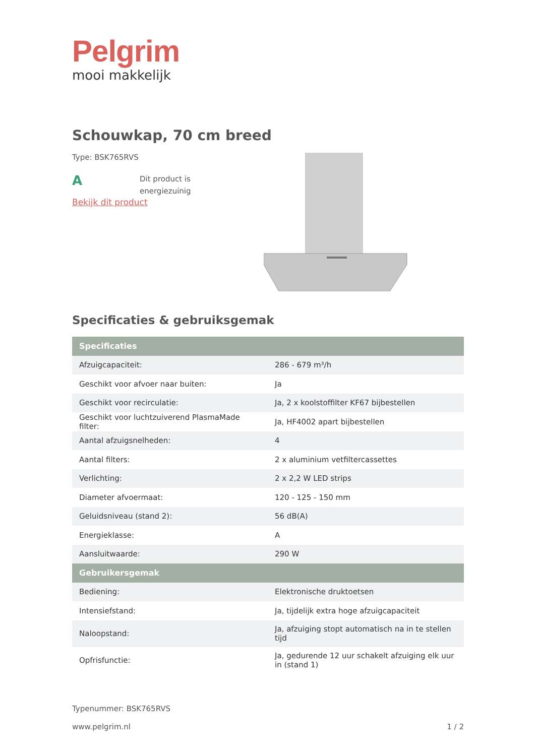Pelgrim
mooi makkelijk
Schouwkap, 70 cm breed
Type: BSK765RVS
A
Dit product is
energiezuinig
Bekijk dit product
Specificaties & gebruiksgemak
| Specificaties | |
| --- | --- |
| Afzuigcapaciteit: | 286 - 679 m³/h |
| Geschikt voor afvoer naar buiten: | Ja |
| Geschikt voor recirculatie: | Ja, 2 x koolstoffilter KF67 bijbestellen |
| Geschikt voor luchtzuiverend PlasmaMade filter: | Ja, HF4002 apart bijbestellen |
| Aantal afzuigsnelheden: | 4 |
| Aantal filters: | 2 x aluminium vetfiltercassettes |
| Verlichting: | 2 x 2,2 W LED strips |
| Diameter afvoermaat: | 120 - 125 - 150 mm |
| Geluidsniveau (stand 2): | 56 dB(A) |
| Energieklasse: | A |
| Aansluitwaarde: | 290 W |
| Gebruikersgemak | |
| Bediening: | Elektronische druktoetsen |
| Intensiefstand: | Ja, tijdelijk extra hoge afzuigcapaciteit |
| Naloopstand: | Ja, afzuiging stopt automatisch na in te stellen tijd |
| Opfrisfunctie: | Ja, gedurende 12 uur schakelt afzuiging elk uur in (stand 1) |
Typenummer: BSK765RVS
www.pelgrim.nl 1 / 2